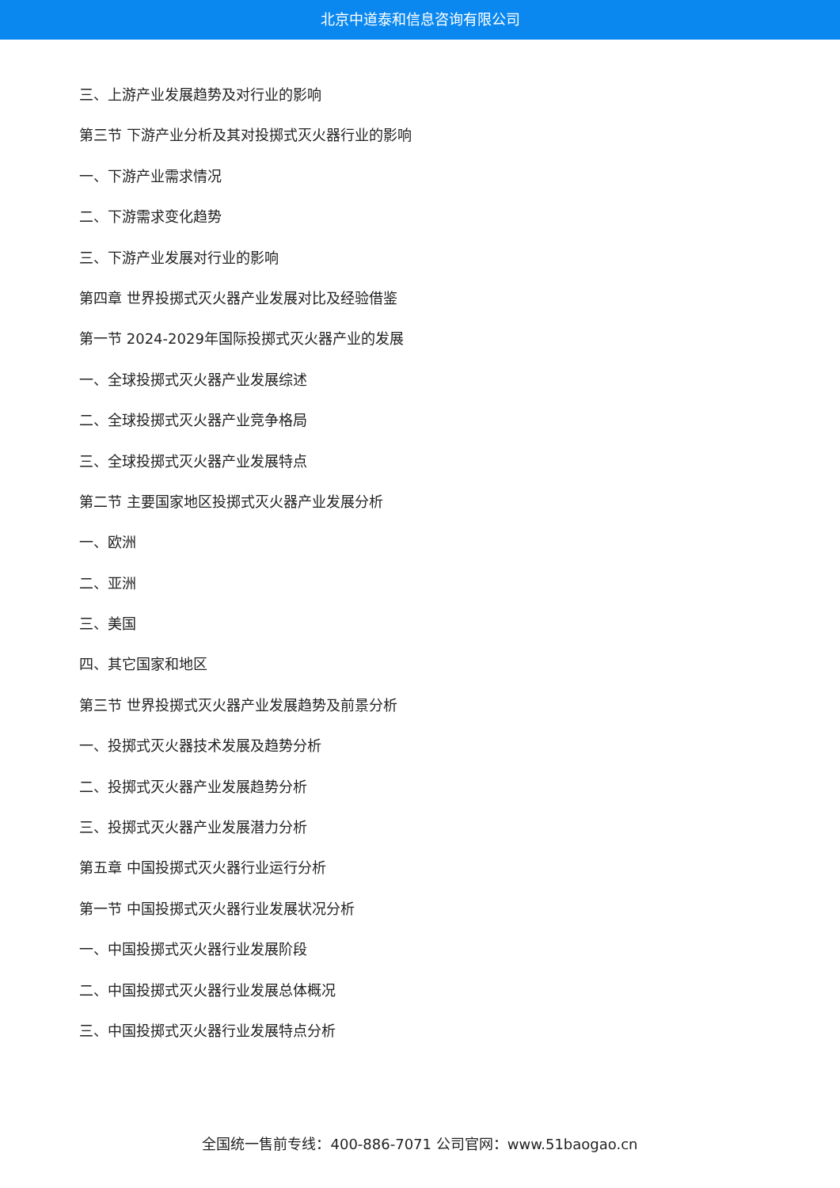北京中道泰和信息咨询有限公司
三、上游产业发展趋势及对行业的影响
第三节 下游产业分析及其对投掷式灭火器行业的影响
一、下游产业需求情况
二、下游需求变化趋势
三、下游产业发展对行业的影响
第四章 世界投掷式灭火器产业发展对比及经验借鉴
第一节 2024-2029年国际投掷式灭火器产业的发展
一、全球投掷式灭火器产业发展综述
二、全球投掷式灭火器产业竞争格局
三、全球投掷式灭火器产业发展特点
第二节 主要国家地区投掷式灭火器产业发展分析
一、欧洲
二、亚洲
三、美国
四、其它国家和地区
第三节 世界投掷式灭火器产业发展趋势及前景分析
一、投掷式灭火器技术发展及趋势分析
二、投掷式灭火器产业发展趋势分析
三、投掷式灭火器产业发展潜力分析
第五章 中国投掷式灭火器行业运行分析
第一节 中国投掷式灭火器行业发展状况分析
一、中国投掷式灭火器行业发展阶段
二、中国投掷式灭火器行业发展总体概况
三、中国投掷式灭火器行业发展特点分析
全国统一售前专线：400-886-7071 公司官网：www.51baogao.cn